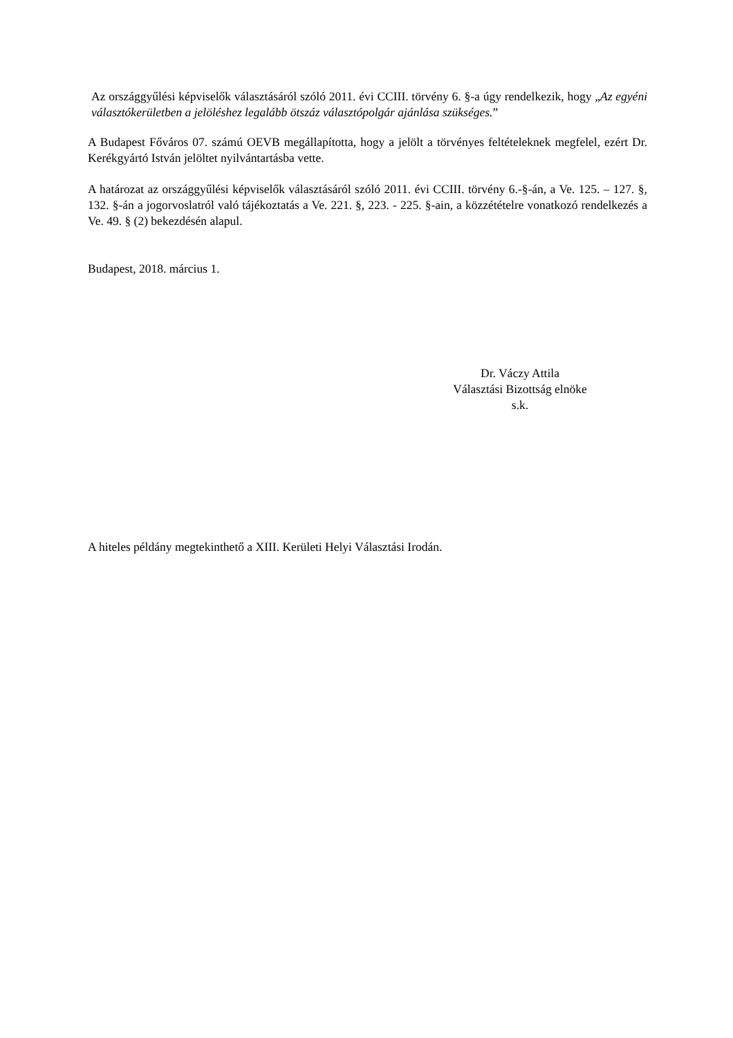Az országgyűlési képviselők választásáról szóló 2011. évi CCIII. törvény 6. §-a úgy rendelkezik, hogy „Az egyéni választókerületben a jelöléshez legalább ötszáz választópolgár ajánlása szükséges.”
A Budapest Főváros 07. számú OEVB megállapította, hogy a jelölt a törvényes feltételeknek megfelel, ezért Dr. Kerékgyártó István jelöltet nyilvántartásba vette.
A határozat az országgyűlési képviselők választásáról szóló 2011. évi CCIII. törvény 6.-§-án, a Ve. 125. – 127. §, 132. §-án a jogorvoslatról való tájékoztatás a Ve. 221. §, 223. - 225. §-ain, a közzétételre vonatkozó rendelkezés a Ve. 49. § (2) bekezdésén alapul.
Budapest, 2018. március 1.
Dr. Váczy Attila
Választási Bizottság elnöke
s.k.
A hiteles példány megtekinthető a XIII. Kerületi Helyi Választási Irodán.